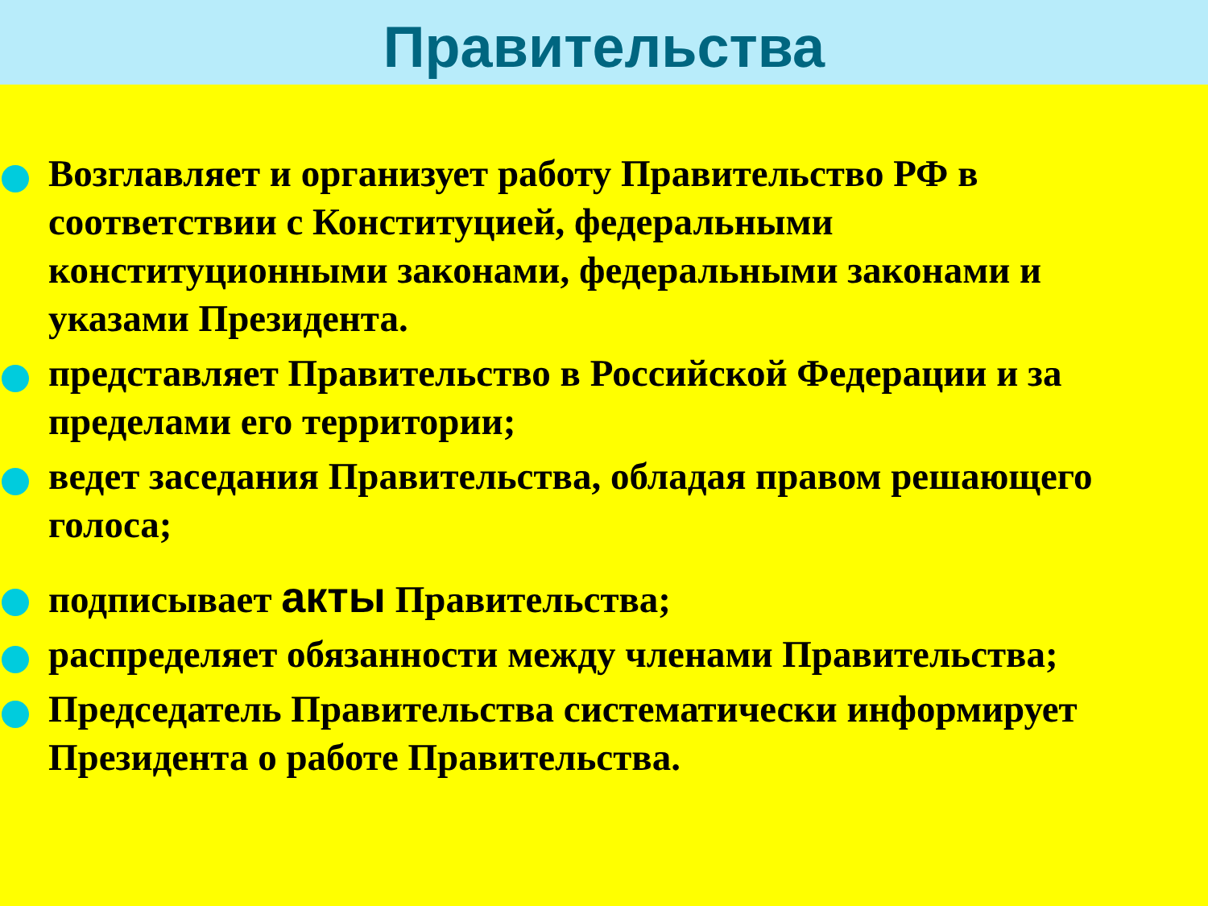Правительства
Возглавляет и организует работу Правительство РФ в соответствии с Конституцией, федеральными конституционными законами, федеральными законами и указами Президента.
представляет Правительство в Российской Федерации и за пределами его территории;
ведет заседания Правительства, обладая правом решающего голоса;
подписывает акты Правительства;
распределяет обязанности между членами Правительства;
Председатель Правительства систематически информирует Президента о работе Правительства.